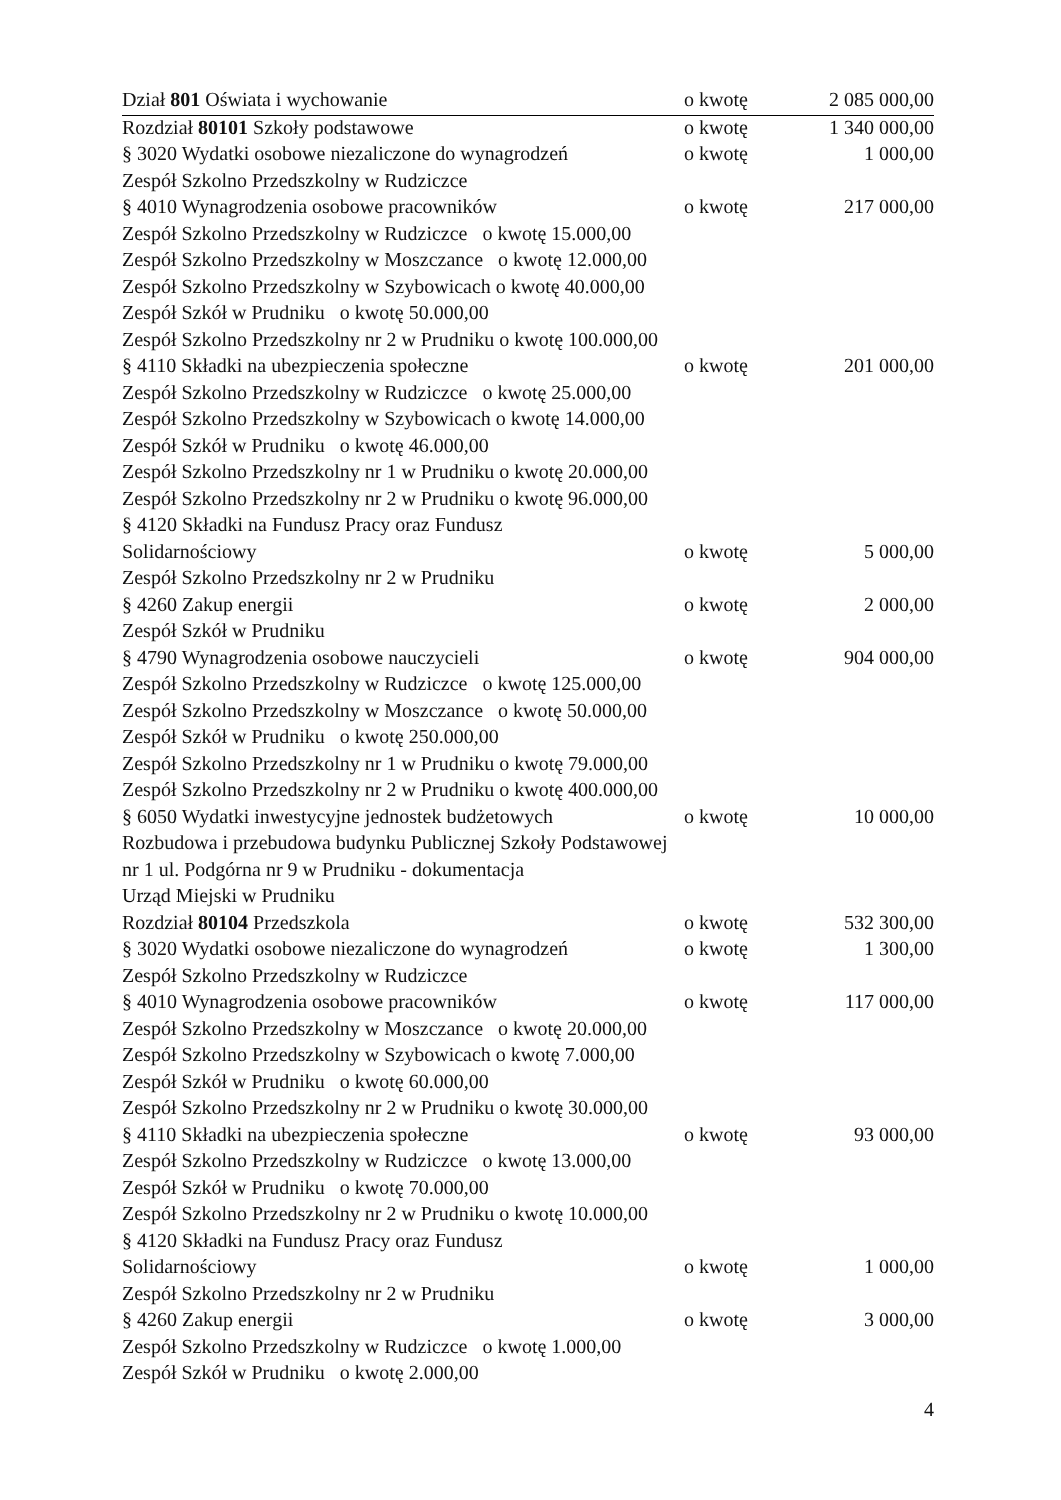| Dział 801 Oświata i wychowanie | o kwotę | 2 085 000,00 |
| Rozdział 80101 Szkoły podstawowe | o kwotę | 1 340 000,00 |
| § 3020 Wydatki osobowe niezaliczone do wynagrodzeń | o kwotę | 1 000,00 |
| Zespół Szkolno Przedszkolny w Rudziczce | | |
| § 4010 Wynagrodzenia osobowe pracowników | o kwotę | 217 000,00 |
| Zespół Szkolno Przedszkolny w Rudziczce o kwotę 15.000,00 | | |
| Zespół Szkolno Przedszkolny w Moszczance o kwotę 12.000,00 | | |
| Zespół Szkolno Przedszkolny w Szybowicach o kwotę 40.000,00 | | |
| Zespół Szkół w Prudniku o kwotę 50.000,00 | | |
| Zespół Szkolno Przedszkolny nr 2 w Prudniku o kwotę 100.000,00 | | |
| § 4110 Składki na ubezpieczenia społeczne | o kwotę | 201 000,00 |
| Zespół Szkolno Przedszkolny w Rudziczce o kwotę 25.000,00 | | |
| Zespół Szkolno Przedszkolny w Szybowicach o kwotę 14.000,00 | | |
| Zespół Szkół w Prudniku o kwotę 46.000,00 | | |
| Zespół Szkolno Przedszkolny nr 1 w Prudniku o kwotę 20.000,00 | | |
| Zespół Szkolno Przedszkolny nr 2 w Prudniku o kwotę 96.000,00 | | |
| § 4120 Składki na Fundusz Pracy oraz Fundusz | | |
| Solidarnościowy | o kwotę | 5 000,00 |
| Zespół Szkolno Przedszkolny nr 2 w Prudniku | | |
| § 4260 Zakup energii | o kwotę | 2 000,00 |
| Zespół Szkół w Prudniku | | |
| § 4790 Wynagrodzenia osobowe nauczycieli | o kwotę | 904 000,00 |
| Zespół Szkolno Przedszkolny w Rudziczce o kwotę 125.000,00 | | |
| Zespół Szkolno Przedszkolny w Moszczance o kwotę 50.000,00 | | |
| Zespół Szkół w Prudniku o kwotę 250.000,00 | | |
| Zespół Szkolno Przedszkolny nr 1 w Prudniku o kwotę 79.000,00 | | |
| Zespół Szkolno Przedszkolny nr 2 w Prudniku o kwotę 400.000,00 | | |
| § 6050 Wydatki inwestycyjne jednostek budżetowych | o kwotę | 10 000,00 |
| Rozbudowa i przebudowa budynku Publicznej Szkoły Podstawowej | | |
| nr 1 ul. Podgórna nr 9 w Prudniku - dokumentacja | | |
| Urząd Miejski w Prudniku | | |
| Rozdział 80104 Przedszkola | o kwotę | 532 300,00 |
| § 3020 Wydatki osobowe niezaliczone do wynagrodzeń | o kwotę | 1 300,00 |
| Zespół Szkolno Przedszkolny w Rudziczce | | |
| § 4010 Wynagrodzenia osobowe pracowników | o kwotę | 117 000,00 |
| Zespół Szkolno Przedszkolny w Moszczance o kwotę 20.000,00 | | |
| Zespół Szkolno Przedszkolny w Szybowicach o kwotę 7.000,00 | | |
| Zespół Szkół w Prudniku o kwotę 60.000,00 | | |
| Zespół Szkolno Przedszkolny nr 2 w Prudniku o kwotę 30.000,00 | | |
| § 4110 Składki na ubezpieczenia społeczne | o kwotę | 93 000,00 |
| Zespół Szkolno Przedszkolny w Rudziczce o kwotę 13.000,00 | | |
| Zespół Szkół w Prudniku o kwotę 70.000,00 | | |
| Zespół Szkolno Przedszkolny nr 2 w Prudniku o kwotę 10.000,00 | | |
| § 4120 Składki na Fundusz Pracy oraz Fundusz | | |
| Solidarnościowy | o kwotę | 1 000,00 |
| Zespół Szkolno Przedszkolny nr 2 w Prudniku | | |
| § 4260 Zakup energii | o kwotę | 3 000,00 |
| Zespół Szkolno Przedszkolny w Rudziczce o kwotę 1.000,00 | | |
| Zespół Szkół w Prudniku o kwotę 2.000,00 | | |
4